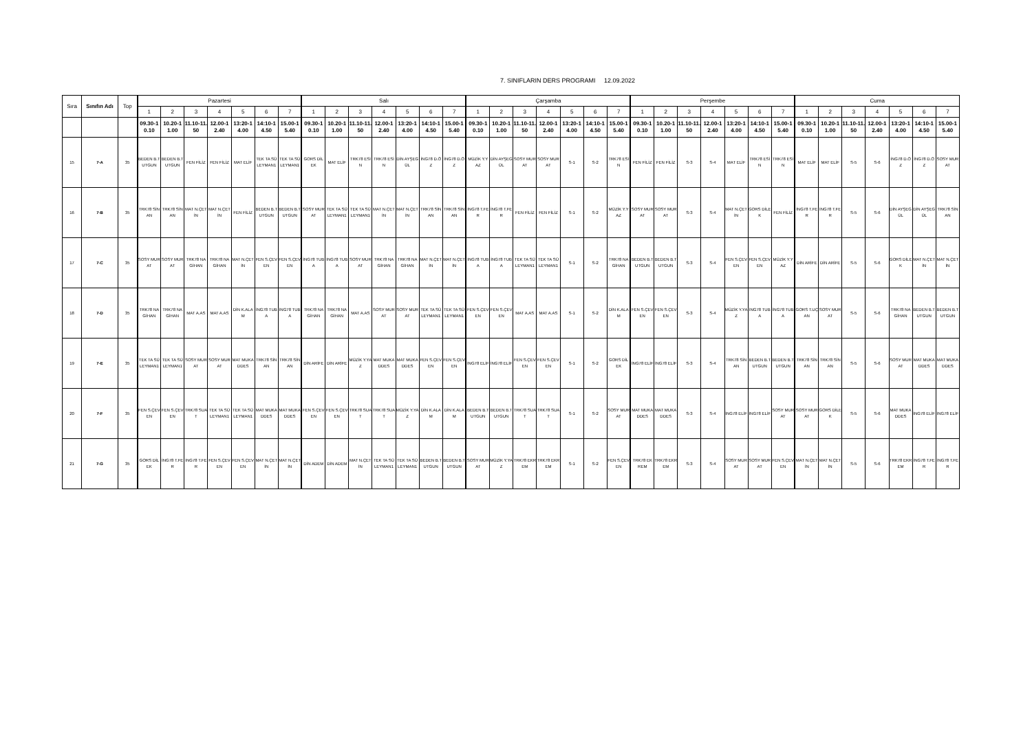7. SINIFLARIN DERS PROGRAMI 12.09.2022
| Sıra | Sınıfın Adı | Top | Pazartesi | | | | | | | Salı | | | | | | | Çarşamba | | | | | | | Perşembe | | | | | | | Cuma | | | | | | |
| --- | --- | --- | --- | --- | --- | --- | --- | --- | --- | --- | --- | --- | --- | --- | --- | --- | --- | --- | --- | --- | --- | --- | --- | --- | --- | --- | --- | --- | --- | --- | --- | --- | --- | --- | --- | --- | --- |
| | | | 1 | 2 | 3 | 4 | 5 | 6 | 7 | 1 | 2 | 3 | 4 | 5 | 6 | 7 | 1 | 2 | 3 | 4 | 5 | 6 | 7 | 1 | 2 | 3 | 4 | 5 | 6 | 7 | 1 | 2 | 3 | 4 | 5 | 6 | 7 |
| | | | 09.30-10.10 | 10.20-11.00 | 11.10-11.50 | 12.00-12.40 | 13:20-14.00 | 14:10-14.50 | 15.00-15.40 | 09.30-10.10 | 10.20-11.00 | 11.10-11.50 | 12.00-12.40 | 13:20-14.00 | 14:10-14.50 | 15.00-15.40 | 09.30-10.10 | 10.20-11.00 | 11.10-11.50 | 12.00-12.40 | 13:20-14.00 | 14:10-14.50 | 15.00-15.40 | 09.30-10.10 | 10.20-11.00 | 11.10-11.50 | 12.00-12.40 | 13:20-14.00 | 14:10-14.50 | 15.00-15.40 | 09.30-10.10 | 10.20-11.00 | 11.10-11.50 | 12.00-12.40 | 13:20-14.00 | 14:10-14.50 | 15.00-15.40 |
| 15 | 7-A | 35 | BEDEN B.TUTGUN | BEDEN B.TUTGUN | FEN FİLİZ | FEN FİLİZ | MAT ELİF | TEK TA SÜLEYMAN1 | TEK TA SÜLEYMAN1 | GORS DİLEK | MAT ELİF | TRK78 ESİN | TRK78 ESİN | DİN AYŞEGÜL | İNG78 D.ÖZ | İNG78 D.ÖZ | MÜZİK Y.YAZ | DİN AYŞEGÜL | SOSY MURAT | SOSY MURAT | S-1 | S-2 | TRK78 ESİN | FEN FİLİZ | FEN FİLİZ | S-3 | S-4 | MAT ELİF | TRK78 ESİN | TRK78 ESİN | MAT ELİF | MAT ELİF | S-5 | S-6 | İNG78 D.ÖZ | İNG78 D.ÖZ | SOSY MURAT |
| 16 | 7-B | 35 | TRK78 SİNAN | TRK78 SİNAN | MAT N.ÇETİN | MAT N.ÇETİN | FEN FİLİZ | BEDEN B.TUTGUN | BEDEN B.TUTGUN | SOSY MURAT | TEK TA SÜLEYMAN1 | TEK TA SÜLEYMAN1 | MAT N.ÇETİN | MAT N.ÇETİN | TRK78 SİNAN | TRK78 SİNAN | İNG78 T.FER | İNG78 T.FER | FEN FİLİZ | FEN FİLİZ | S-1 | S-2 | MÜZİK Y.YAZ | SOSY MURAT | SOSY MURAT | S-3 | S-4 | MAT N.ÇETİN | GORS DİLEK | FEN FİLİZ | İNG78 T.FER | İNG78 T.FER | S-5 | S-6 | DİN AYŞEGÜL | DİN AYŞEGÜL | TRK78 SİNAN |
| 17 | 7-C | 35 | SOSY MURAT | SOSY MURAT | TRK78 NAGİHAN | TRK78 NAGİHAN | MAT N.ÇETİN | FEN S.ÇEVEN | FEN S.ÇEVEN | İNG78 TUBA | İNG78 TUBA | SOSY MURAT | TRK78 NAGİHAN | TRK78 NAGİHAN | MAT N.ÇETİN | MAT N.ÇETİN | İNG78 TUBA | İNG78 TUBA | TEK TA SÜLEYMAN1 | TEK TA SÜLEYMAN1 | S-1 | S-2 | TRK78 NAGİHAN | BEDEN B.TUTGUN | BEDEN B.TUTGUN | S-3 | S-4 | FEN S.ÇEVEN | FEN S.ÇEVEN | MÜZİK Y.YAZ | DİN ARİFE | DİN ARİFE | S-5 | S-6 | GORS DİLEK | MAT N.ÇETİN | MAT N.ÇETİN |
| 18 | 7-D | 35 | TRK78 NAGİHAN | TRK78 NAGİHAN | MAT A.AS | MAT A.AS | DİN K.ALAM | İNG78 TUBA | İNG78 TUBA | TRK78 NAGİHAN | TRK78 NAGİHAN | MAT A.AS | SOSY MURAT | SOSY MURAT | TEK TA SÜLEYMAN1 | TEK TA SÜLEYMAN1 | FEN S.ÇEVEN | FEN S.ÇEVEN | MAT A.AS | MAT A.AS | S-1 | S-2 | DİN K.ALAM | FEN S.ÇEVEN | FEN S.ÇEVEN | S-3 | S-4 | MÜZİK Y.YAZ | İNG78 TUBA | İNG78 TUBA | GORS T.UÇAN | SOSY MURAT | S-5 | S-6 | TRK78 NAGİHAN | BEDEN B.TUTGUN | BEDEN B.TUTGUN |
| 19 | 7-E | 35 | TEK TA SÜLEYMAN1 | TEK TA SÜLEYMAN1 | SOSY MURAT | SOSY MURAT | MAT MUKADDES | TRK78 SİNAN | TRK78 SİNAN | DİN ARİFE | DİN ARİFE | MÜZİK Y.YAZ | MAT MUKADDES | MAT MUKADDES | FEN S.ÇEVEN | FEN S.ÇEVEN | İNG78 ELİF | İNG78 ELİF | FEN S.ÇEVEN | FEN S.ÇEVEN | S-1 | S-2 | GORS DİLEK | İNG78 ELİF | İNG78 ELİF | S-3 | S-4 | TRK78 SİNAN | BEDEN B.TUTGUN | BEDEN B.TUTGUN | TRK78 SİNAN | TRK78 SİNAN | S-5 | S-6 | SOSY MURAT | MAT MUKADDES | MAT MUKADDES |
| 20 | 7-F | 35 | FEN S.ÇEVEN | FEN S.ÇEVEN | TRK78 SUAT | TEK TA SÜLEYMAN1 | TEK TA SÜLEYMAN1 | MAT MUKADDES | MAT MUKADDES | FEN S.ÇEVEN | FEN S.ÇEVEN | TRK78 SUAT | TRK78 SUAT | MÜZİK Y.YAZ | DİN K.ALAM | DİN K.ALAM | BEDEN B.TUTGUN | BEDEN B.TUTGUN | TRK78 SUAT | TRK78 SUAT | S-1 | S-2 | SOSY MURAT | MAT MUKADDES | MAT MUKADDES | S-3 | S-4 | İNG78 ELİF | İNG78 ELİF | SOSY MURAT | SOSY MURAT | GORS DİLEK | S-5 | S-6 | MAT MUKADDES | İNG78 ELİF | İNG78 ELİF |
| 21 | 7-G | 35 | GORS DİLEK | İNG78 T.FER | İNG78 T.FER | FEN S.ÇEVEN | FEN S.ÇEVEN | MAT N.ÇETİN | MAT N.ÇETİN | DİN ADEM | DİN ADEM | MAT N.ÇETİN | TEK TA SÜLEYMAN1 | TEK TA SÜLEYMAN1 | BEDEN B.TUTGUN | BEDEN B.TUTGUN | SOSY MURAT | MÜZİK Y.YAZ | TRK78 EKREM | TRK78 EKREM | S-1 | S-2 | FEN S.ÇEVEN | TRK78 EKREM | TRK78 EKREM | S-3 | S-4 | SOSY MURAT | SOSY MURAT | FEN S.ÇEVEN | MAT N.ÇETİN | MAT N.ÇETİN | S-5 | S-6 | TRK78 EKREM | İNG78 T.FER | İNG78 T.FER |